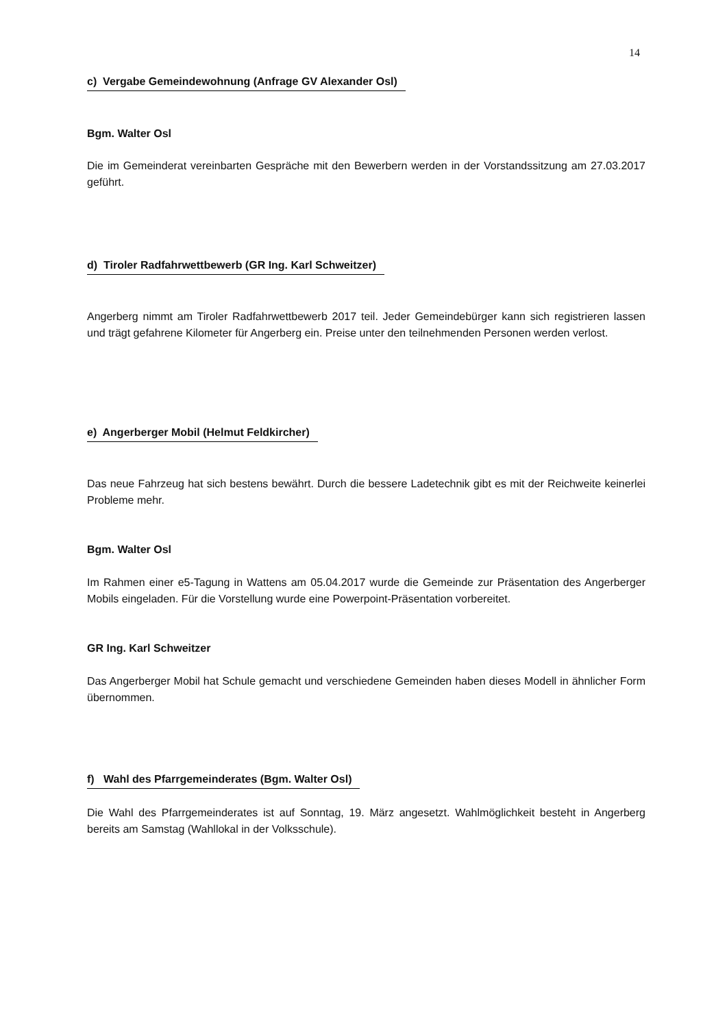14
c) Vergabe Gemeindewohnung (Anfrage GV Alexander Osl)
Bgm. Walter Osl
Die im Gemeinderat vereinbarten Gespräche mit den Bewerbern werden in der Vorstandssitzung am 27.03.2017 geführt.
d) Tiroler Radfahrwettbewerb (GR Ing. Karl Schweitzer)
Angerberg nimmt am Tiroler Radfahrwettbewerb 2017 teil. Jeder Gemeindebürger kann sich registrieren lassen und trägt gefahrene Kilometer für Angerberg ein. Preise unter den teilnehmenden Personen werden verlost.
e) Angerberger Mobil (Helmut Feldkircher)
Das neue Fahrzeug hat sich bestens bewährt. Durch die bessere Ladetechnik gibt es mit der Reichweite keinerlei Probleme mehr.
Bgm. Walter Osl
Im Rahmen einer e5-Tagung in Wattens am 05.04.2017 wurde die Gemeinde zur Präsentation des Angerberger Mobils eingeladen. Für die Vorstellung wurde eine Powerpoint-Präsentation vorbereitet.
GR Ing. Karl Schweitzer
Das Angerberger Mobil hat Schule gemacht und verschiedene Gemeinden haben dieses Modell in ähnlicher Form übernommen.
f) Wahl des Pfarrgemeinderates (Bgm. Walter Osl)
Die Wahl des Pfarrgemeinderates ist auf Sonntag, 19. März angesetzt. Wahlmöglichkeit besteht in Angerberg bereits am Samstag (Wahllokal in der Volksschule).